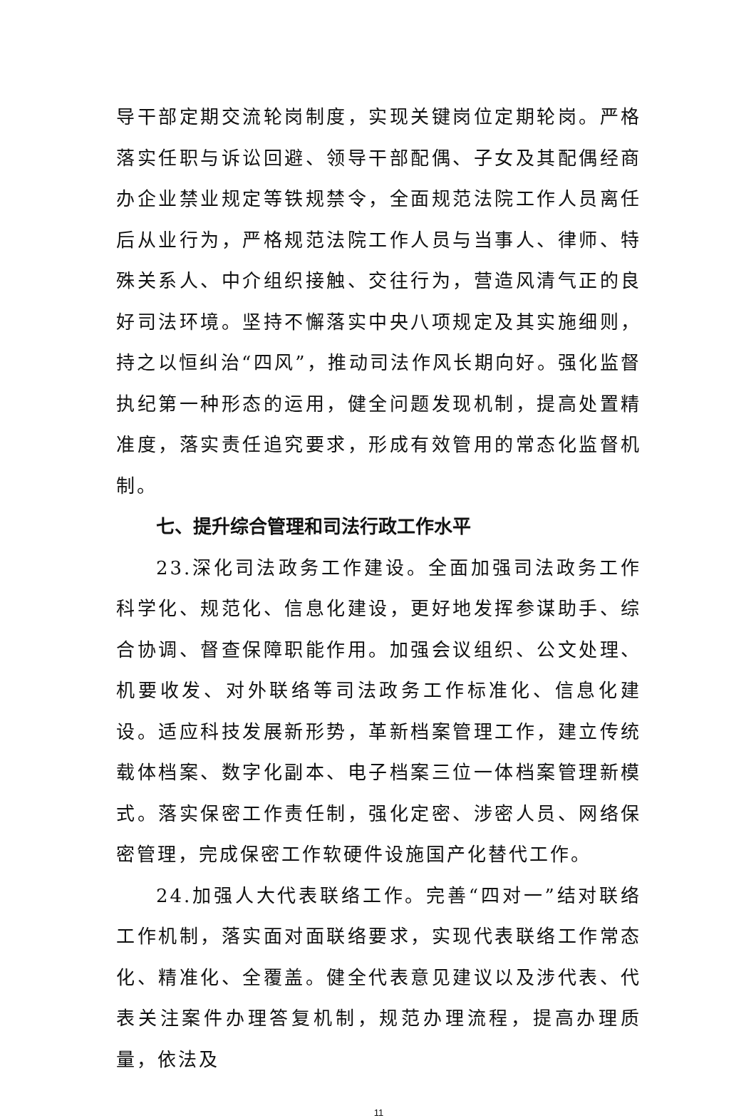导干部定期交流轮岗制度，实现关键岗位定期轮岗。严格落实任职与诉讼回避、领导干部配偶、子女及其配偶经商办企业禁业规定等铁规禁令，全面规范法院工作人员离任后从业行为，严格规范法院工作人员与当事人、律师、特殊关系人、中介组织接触、交往行为，营造风清气正的良好司法环境。坚持不懈落实中央八项规定及其实施细则，持之以恒纠治“四风”，推动司法作风长期向好。强化监督执纪第一种形态的运用，健全问题发现机制，提高处置精准度，落实责任追究要求，形成有效管用的常态化监督机制。
七、提升综合管理和司法行政工作水平
23.深化司法政务工作建设。全面加强司法政务工作科学化、规范化、信息化建设，更好地发挥参谋助手、综合协调、督查保障职能作用。加强会议组织、公文处理、机要收发、对外联络等司法政务工作标准化、信息化建设。适应科技发展新形势，革新档案管理工作，建立传统载体档案、数字化副本、电子档案三位一体档案管理新模式。落实保密工作责任制，强化定密、涉密人员、网络保密管理，完成保密工作软硬件设施国产化替代工作。
24.加强人大代表联络工作。完善“四对一”结对联络工作机制，落实面对面联络要求，实现代表联络工作常态化、精准化、全覆盖。健全代表意见建议以及涉代表、代表关注案件办理答复机制，规范办理流程，提高办理质量，依法及
11